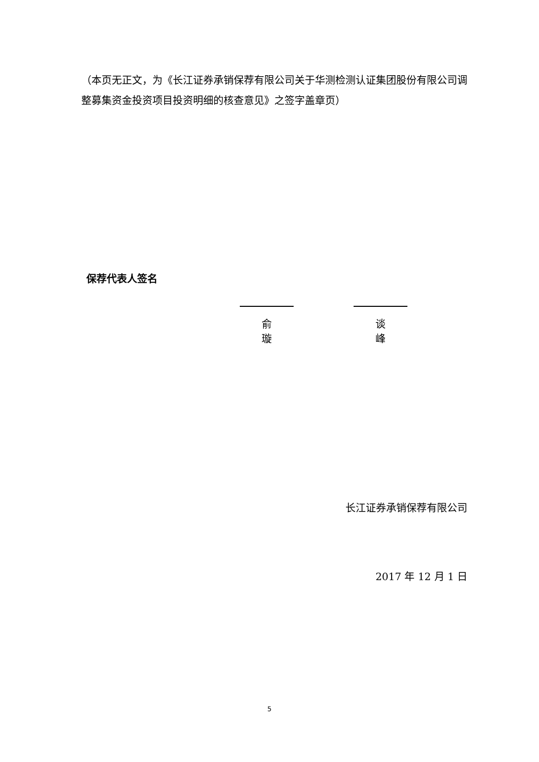（本页无正文，为《长江证券承销保荐有限公司关于华测检测认证集团股份有限公司调整募集资金投资项目投资明细的核查意见》之签字盖章页）
保荐代表人签名
俞 璇 谈 峰
长江证券承销保荐有限公司
2017 年 12 月 1 日
5